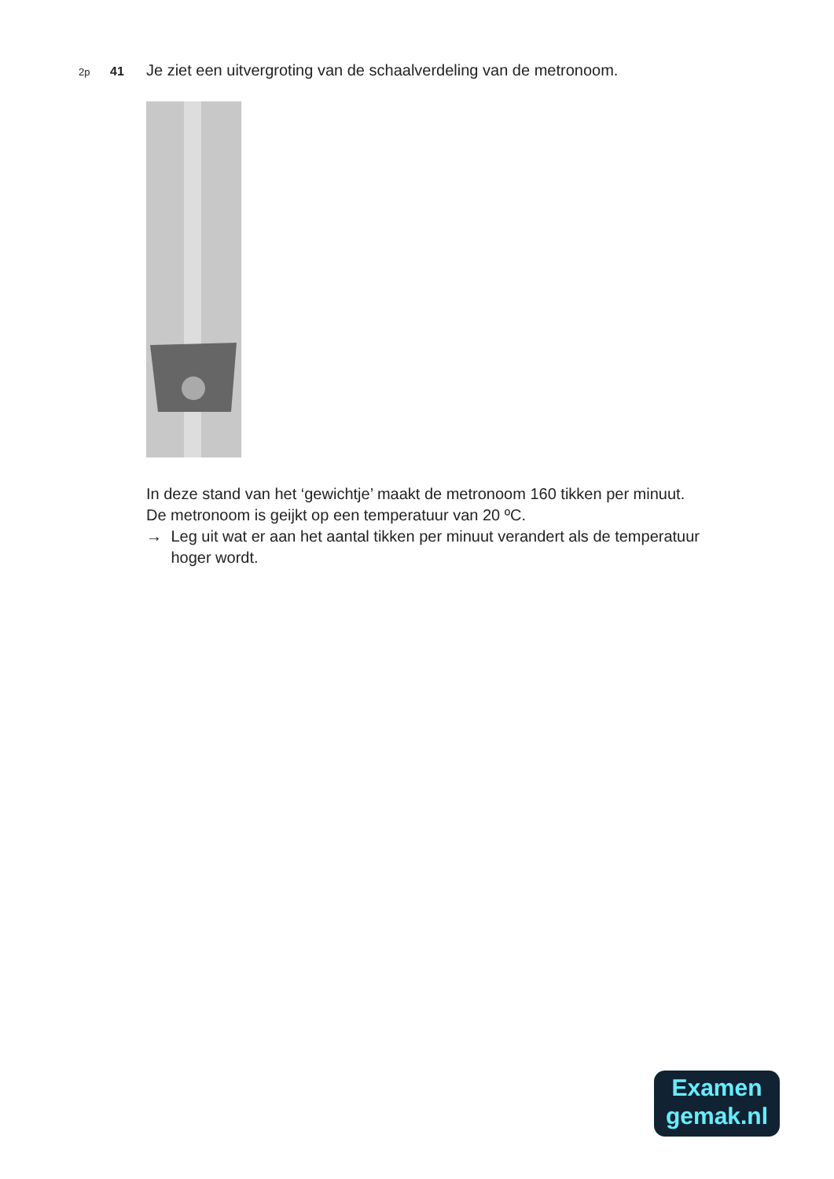2p 41 Je ziet een uitvergroting van de schaalverdeling van de metronoom.
In deze stand van het ‘gewichtje’ maakt de metronoom 160 tikken per minuut.
De metronoom is geijkt op een temperatuur van 20 ºC.
→ Leg uit wat er aan het aantal tikken per minuut verandert als de temperatuur hoger wordt.
Examen
gemak.nl